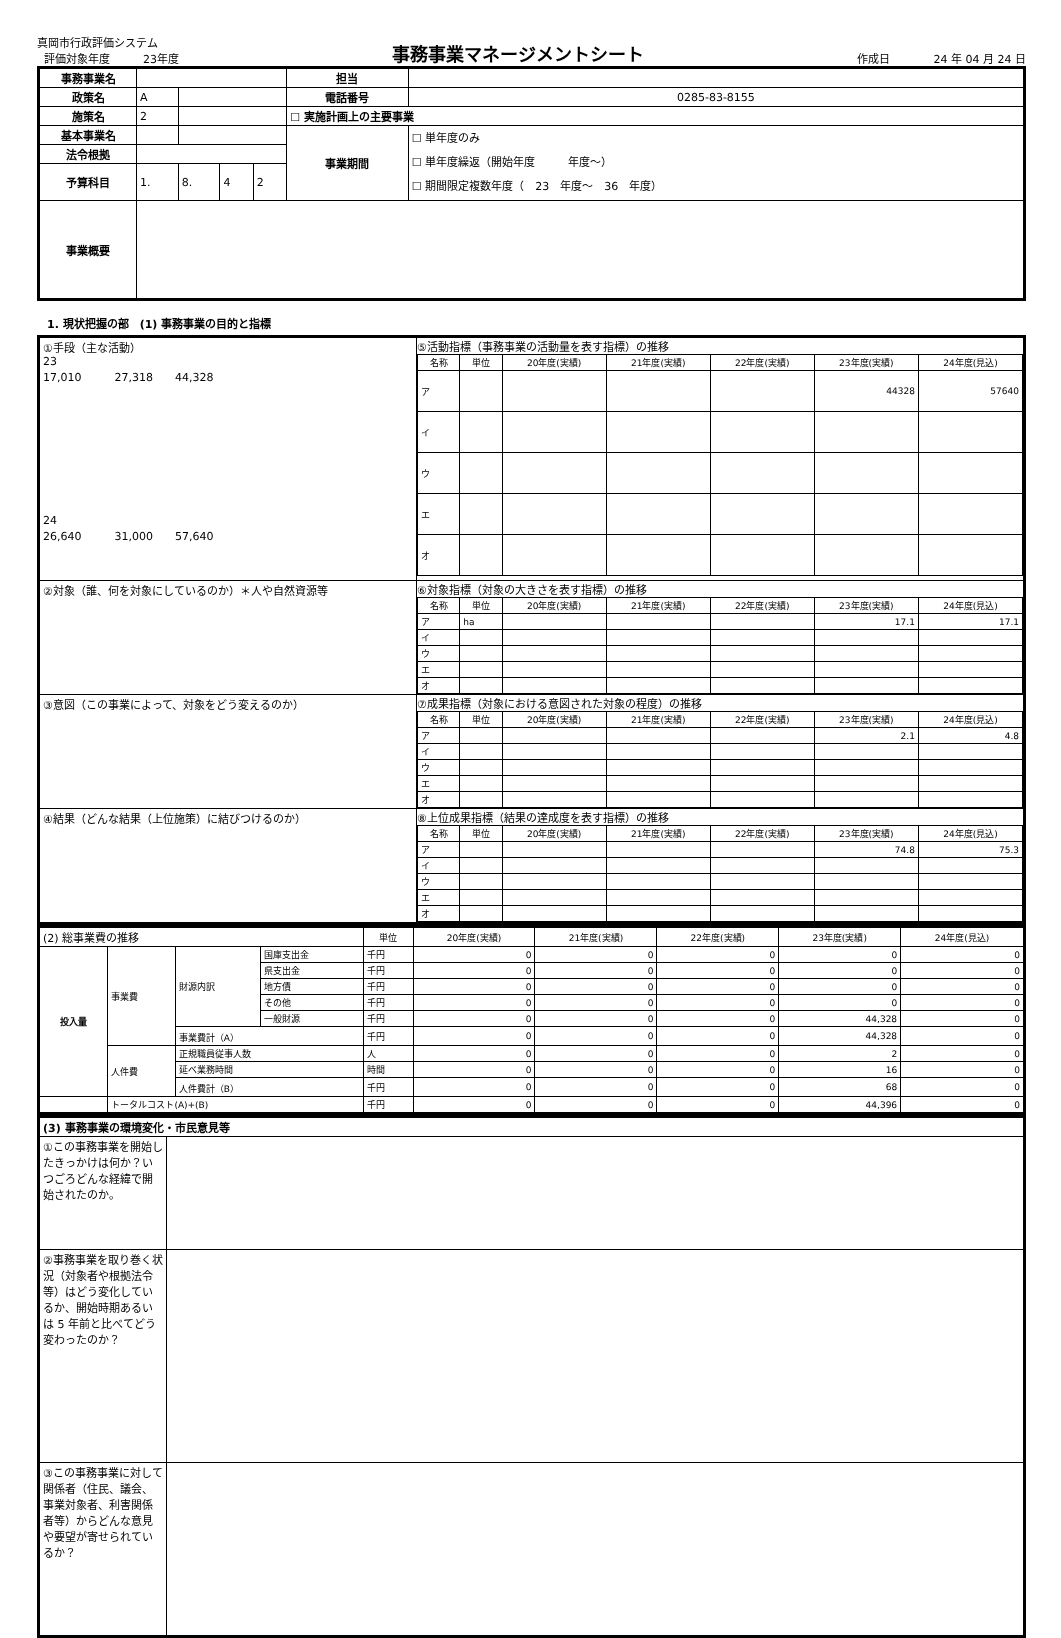真岡市行政評価システム
評価対象年度　　　23年度
事務事業マネージメントシート
作成日　　　　24 年 04 月 24 日
| 事務事業名 | | | | | 担当 | |
| 政策名 | A | | | | 電話番号 | 0285-83-8155 |
| 施策名 | 2 | | | | ☐ 実施計画上の主要事業 | |
| 基本事業名 | | | | | 事業期間 | ☐ 単年度のみ ☐ 単年度繰返（開始年度 年度～） ☐ 期間限定複数年度（ 23 年度～ 36 年度） |
| 法令根拠 | | | | | | |
| 予算科目 | 1. | 8. | 4 | 2 | | |
| 事業概要 | | | | | | |
1. 現状把握の部　(1) 事務事業の目的と指標
| ①手段（主な活動） 23 17,010 27,318 44,328 24 26,640 31,000 57,640 | ⑤活動指標（事務事業の活動量を表す指標）の推移 / 名称 / 単位 / 20年度(実績) / 21年度(実績) / 22年度(実績) / 23年度(実績) / 24年度(見込) / / --- / --- / --- / --- / --- / --- / --- / / ア / / / / / 44328 / 57640 / / イ / / / / / / / / ウ / / / / / / / / エ / / / / / / / / オ / / / / / / / |
| ②対象（誰、何を対象にしているのか）＊人や自然資源等 | ⑥対象指標（対象の大きさを表す指標）の推移 / 名称 / 単位 / 20年度(実績) / 21年度(実績) / 22年度(実績) / 23年度(実績) / 24年度(見込) / / --- / --- / --- / --- / --- / --- / --- / / ア / ha / / / / 17.1 / 17.1 / / イ / / / / / / / / ウ / / / / / / / / エ / / / / / / / / オ / / / / / / / |
| ③意図（この事業によって、対象をどう変えるのか） | ⑦成果指標（対象における意図された対象の程度）の推移 / 名称 / 単位 / 20年度(実績) / 21年度(実績) / 22年度(実績) / 23年度(実績) / 24年度(見込) / / --- / --- / --- / --- / --- / --- / --- / / ア / / / / / 2.1 / 4.8 / / イ / / / / / / / / ウ / / / / / / / / エ / / / / / / / / オ / / / / / / / |
| ④結果（どんな結果（上位施策）に結びつけるのか） | ⑧上位成果指標（結果の達成度を表す指標）の推移 / 名称 / 単位 / 20年度(実績) / 21年度(実績) / 22年度(実績) / 23年度(実績) / 24年度(見込) / / --- / --- / --- / --- / --- / --- / --- / / ア / / / / / 74.8 / 75.3 / / イ / / / / / / / / ウ / / / / / / / / エ / / / / / / / / オ / / / / / / / |
| (2) 総事業費の推移 | | | | 単位 | 20年度(実績) | 21年度(実績) | 22年度(実績) | 23年度(実績) | 24年度(見込) |
| --- | --- | --- | --- | --- | --- | --- | --- | --- | --- |
| 投入量 | 事業費 | 財源内訳 | 国庫支出金 | 千円 | 0 | 0 | 0 | 0 | 0 |
| | | | 県支出金 | 千円 | 0 | 0 | 0 | 0 | 0 |
| | | | 地方債 | 千円 | 0 | 0 | 0 | 0 | 0 |
| | | | その他 | 千円 | 0 | 0 | 0 | 0 | 0 |
| | | | 一般財源 | 千円 | 0 | 0 | 0 | 44,328 | 0 |
| | | 事業費計（A） | | 千円 | 0 | 0 | 0 | 44,328 | 0 |
| | 人件費 | 正規職員従事人数 | | 人 | 0 | 0 | 0 | 2 | 0 |
| | | 延べ業務時間 | | 時間 | 0 | 0 | 0 | 16 | 0 |
| | | 人件費計（B） | | 千円 | 0 | 0 | 0 | 68 | 0 |
| | トータルコスト(A)+(B) | | | 千円 | 0 | 0 | 0 | 44,396 | 0 |
| (3) 事務事業の環境変化・市民意見等 | |
| ①この事務事業を開始したきっかけは何か？いつごろどんな経緯で開始されたのか。 | |
| ②事務事業を取り巻く状況（対象者や根拠法令等）はどう変化しているか、開始時期あるいは 5 年前と比べてどう変わったのか？ | |
| ③この事務事業に対して関係者（住民、議会、事業対象者、利害関係者等）からどんな意見や要望が寄せられているか？ | |